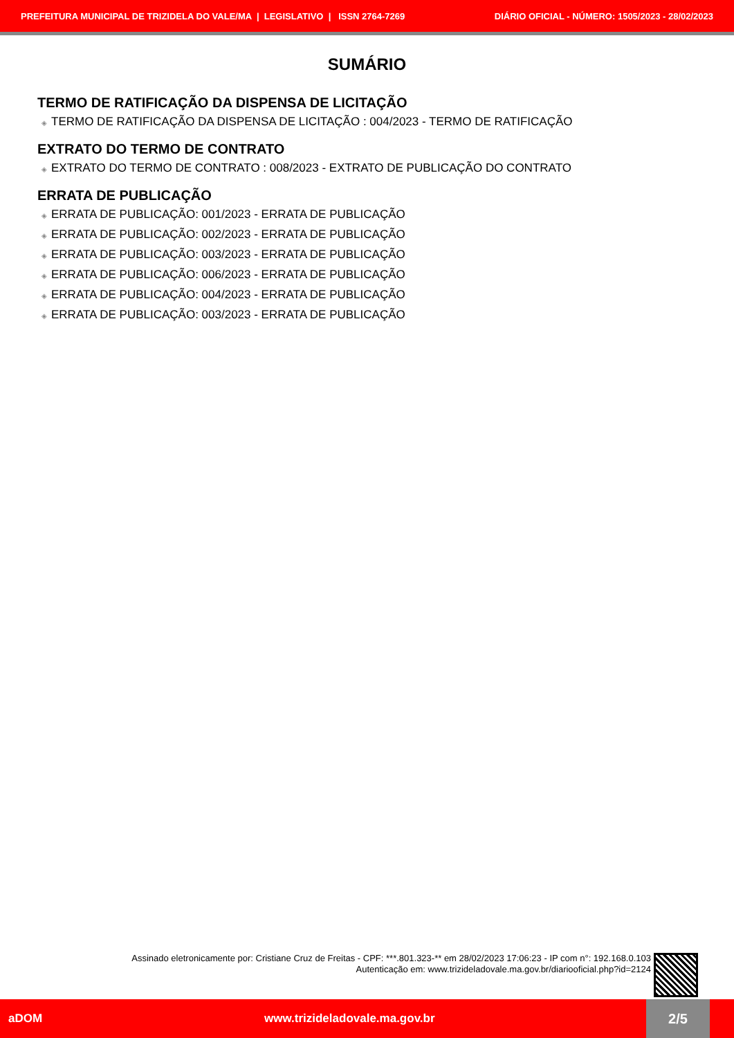PREFEITURA MUNICIPAL DE TRIZIDELA DO VALE/MA | LEGISLATIVO | ISSN 2764-7269 DIÁRIO OFICIAL - NÚMERO: 1505/2023 - 28/02/2023
SUMÁRIO
TERMO DE RATIFICAÇÃO DA DISPENSA DE LICITAÇÃO
◈ TERMO DE RATIFICAÇÃO DA DISPENSA DE LICITAÇÃO : 004/2023 - TERMO DE RATIFICAÇÃO
EXTRATO DO TERMO DE CONTRATO
◈ EXTRATO DO TERMO DE CONTRATO : 008/2023 - EXTRATO DE PUBLICAÇÃO DO CONTRATO
ERRATA DE PUBLICAÇÃO
◈ ERRATA DE PUBLICAÇÃO: 001/2023 - ERRATA DE PUBLICAÇÃO
◈ ERRATA DE PUBLICAÇÃO: 002/2023 - ERRATA DE PUBLICAÇÃO
◈ ERRATA DE PUBLICAÇÃO: 003/2023 - ERRATA DE PUBLICAÇÃO
◈ ERRATA DE PUBLICAÇÃO: 006/2023 - ERRATA DE PUBLICAÇÃO
◈ ERRATA DE PUBLICAÇÃO: 004/2023 - ERRATA DE PUBLICAÇÃO
◈ ERRATA DE PUBLICAÇÃO: 003/2023 - ERRATA DE PUBLICAÇÃO
Assinado eletronicamente por: Cristiane Cruz de Freitas - CPF: ***.801.323-** em 28/02/2023 17:06:23 - IP com n°: 192.168.0.103
Autenticação em: www.trizideladovale.ma.gov.br/diariooficial.php?id=2124
aDOM www.trizideladovale.ma.gov.br 2/5